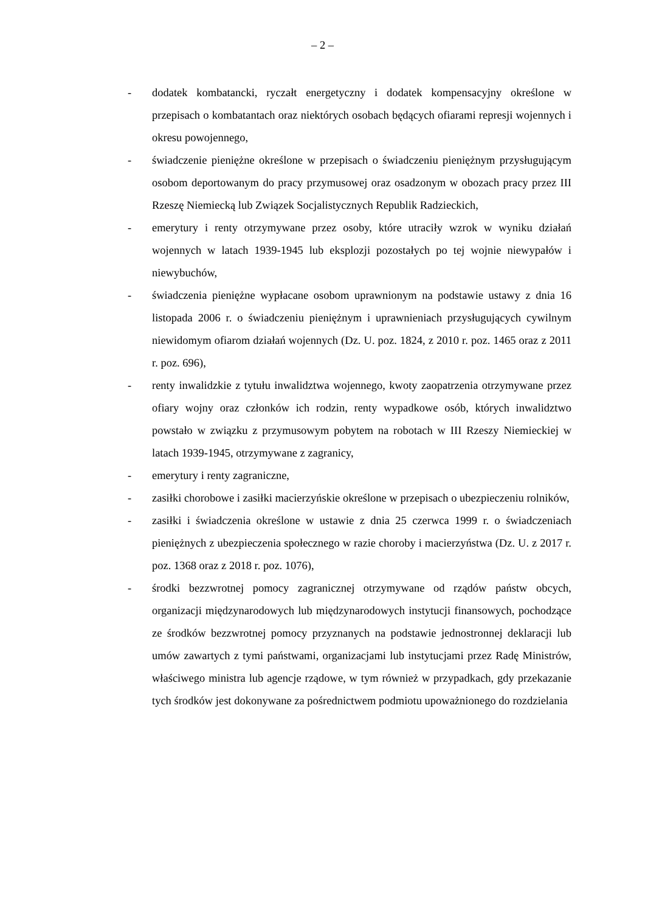– 2 –
- dodatek kombatancki, ryczałt energetyczny i dodatek kompensacyjny określone w przepisach o kombatantach oraz niektórych osobach będących ofiarami represji wojennych i okresu powojennego,
- świadczenie pieniężne określone w przepisach o świadczeniu pieniężnym przysługującym osobom deportowanym do pracy przymusowej oraz osadzonym w obozach pracy przez III Rzeszę Niemiecką lub Związek Socjalistycznych Republik Radzieckich,
- emerytury i renty otrzymywane przez osoby, które utraciły wzrok w wyniku działań wojennych w latach 1939-1945 lub eksplozji pozostałych po tej wojnie niewypałów i niewybuchów,
- świadczenia pieniężne wypłacane osobom uprawnionym na podstawie ustawy z dnia 16 listopada 2006 r. o świadczeniu pieniężnym i uprawnieniach przysługujących cywilnym niewidomym ofiarom działań wojennych (Dz. U. poz. 1824, z 2010 r. poz. 1465 oraz z 2011 r. poz. 696),
- renty inwalidzkie z tytułu inwalidztwa wojennego, kwoty zaopatrzenia otrzymywane przez ofiary wojny oraz członków ich rodzin, renty wypadkowe osób, których inwalidztwo powstało w związku z przymusowym pobytem na robotach w III Rzeszy Niemieckiej w latach 1939-1945, otrzymywane z zagranicy,
- emerytury i renty zagraniczne,
- zasiłki chorobowe i zasiłki macierzyńskie określone w przepisach o ubezpieczeniu rolników,
- zasiłki i świadczenia określone w ustawie z dnia 25 czerwca 1999 r. o świadczeniach pieniężnych z ubezpieczenia społecznego w razie choroby i macierzyństwa (Dz. U. z 2017 r. poz. 1368 oraz z 2018 r. poz. 1076),
- środki bezzwrotnej pomocy zagranicznej otrzymywane od rządów państw obcych, organizacji międzynarodowych lub międzynarodowych instytucji finansowych, pochodzące ze środków bezzwrotnej pomocy przyznanych na podstawie jednostronnej deklaracji lub umów zawartych z tymi państwami, organizacjami lub instytucjami przez Radę Ministrów, właściwego ministra lub agencje rządowe, w tym również w przypadkach, gdy przekazanie tych środków jest dokonywane za pośrednictwem podmiotu upoważnionego do rozdzielania